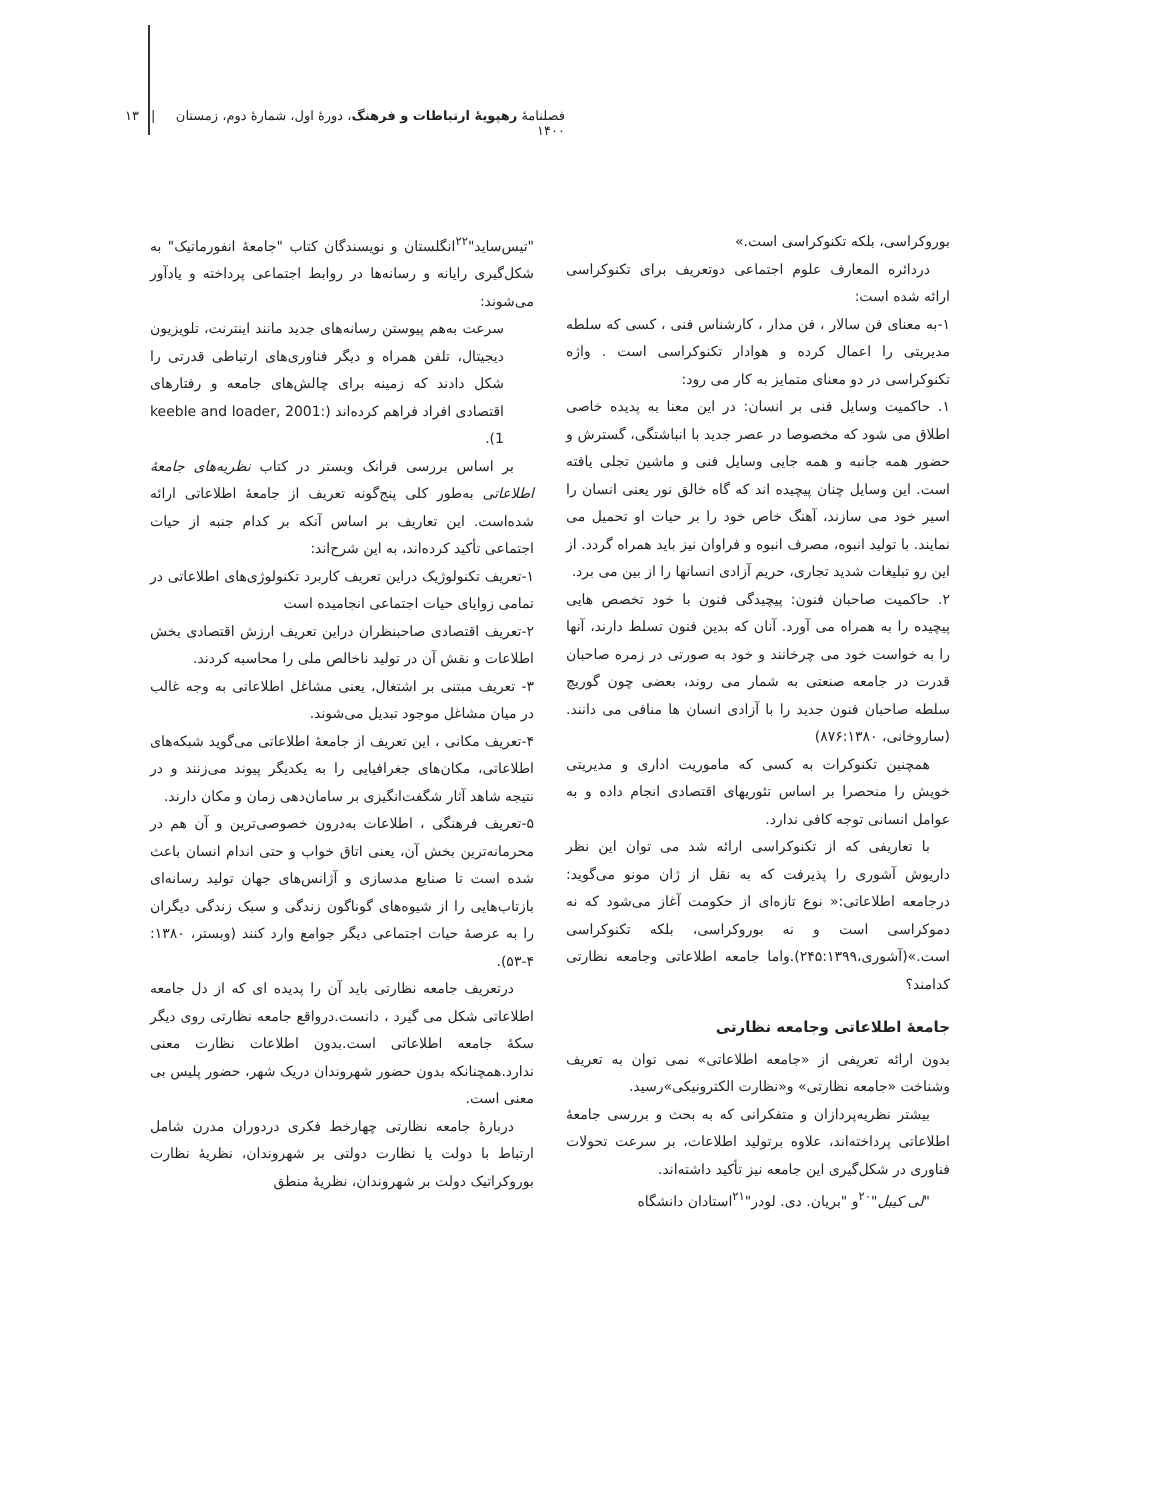فصلنامهٔ رهپویهٔ ارتباطات و فرهنگ، دورهٔ اول، شمارهٔ دوم، زمستان ۱۴۰۰ | ۱۳
بوروکراسی، بلکه تکنوکراسی است.»
دردائره المعارف علوم اجتماعی دوتعریف برای تکنوکراسی ارائه شده است:
۱-به معنای فن سالار ، فن مدار ، کارشناس فنی ، کسی که سلطه مدیریتی را اعمال کرده و هوادار تکنوکراسی است . واژه تکنوکراسی در دو معنای متمایز به کار می رود:
۱. حاکمیت وسایل فنی بر انسان: در این معنا به پدیده خاصی اطلاق می شود که مخصوصا در عصر جدید با انباشتگی، گسترش و حضور همه جانبه و همه جایی وسایل فنی و ماشین تجلی یافته است. این وسایل چنان پیچیده اند که گاه خالق نور یعنی انسان را اسیر خود می سازند، آهنگ خاص خود را بر حیات او تحمیل می نمایند. با تولید انبوه، مصرف انبوه و فراوان نیز باید همراه گردد. از این رو تبلیغات شدید تجاری، حریم آزادی انسانها را از بین می برد.
۲. حاکمیت صاحبان فنون: پیچیدگی فنون با خود تخصص هایی پیچیده را به همراه می آورد. آنان که بدین فنون تسلط دارند، آنها را به خواست خود می چرخانند و خود به صورتی در زمره صاحبان قدرت در جامعه صنعتی به شمار می روند، بعضی چون گوریچ سلطه صاحبان فنون جدید را با آزادی انسان ها منافی می دانند.(ساروخانی، ۸۷۶:۱۳۸۰)
همچنین تکنوکرات به کسی که ماموریت اداری و مدیریتی خویش را منحصرا بر اساس تئوریهای اقتصادی انجام داده و به عوامل انسانی توجه کافی ندارد.
با تعاریفی که از تکنوکراسی ارائه شد می توان این نظر داریوش آشوری را پذیرفت که به نقل از ژان مونو می‌گوید: درجامعه اطلاعاتی:« نوع تازه‌ای از حکومت آغاز می‌شود که نه دموکراسی است و نه بوروکراسی، بلکه تکنوکراسی است.»(آشوری،۲۴۵:۱۳۹۹).واما جامعه اطلاعاتی وجامعه نظارتی کدامند؟
جامعهٔ اطلاعاتی وجامعه نظارتی
بدون ارائه تعریفی از «جامعه اطلاعاتی» نمی توان به تعریف وشناخت «جامعه نظارتی» و«نظارت الکترونیکی»رسید.
بیشتر نظریه‌پردازان و متفکرانی که به بحث و بررسی جامعهٔ اطلاعاتی پرداخته‌اند، علاوه برتولید اطلاعات، بر سرعت تحولات فناوری در شکل‌گیری این جامعه نیز تأکید داشته‌اند.
"لی کیبل"<sup>۲۰</sup>و "بریان. دی. لودر"<sup>۲۱</sup>استادان دانشگاه
"تیس‌ساید"<sup>۲۲</sup>انگلستان و نویسندگان کتاب "جامعهٔ انفورماتیک" به شکل‌گیری رایانه و رسانه‌ها در روابط اجتماعی پرداخته و یادآور می‌شوند:
سرعت به‌هم پیوستن رسانه‌های جدید مانند اینترنت، تلویزیون دیجیتال، تلفن همراه و دیگر فناوری‌های ارتباطی قدرتی را شکل دادند که زمینه برای چالش‌های جامعه و رفتارهای اقتصادی افراد فراهم کرده‌اند (keeble and loader, 2001: 1).
بر اساس بررسی فرانک وبستر در کتاب نظریه‌های جامعهٔ اطلاعاتی به‌طور کلی پنج‌گونه تعریف از جامعهٔ اطلاعاتی ارائه شده‌است. این تعاریف بر اساس آنکه بر کدام جنبه از حیات اجتماعی تأکید کرده‌اند، به این شرح‌اند:
۱-تعریف تکنولوژیک دراین تعریف کاربرد تکنولوژی‌های اطلاعاتی در تمامی زوایای حیات اجتماعی انجامیده است
۲-تعریف اقتصادی صاحبنظران دراین تعریف ارزش اقتصادی بخش اطلاعات و نقش آن در تولید ناخالص ملی را محاسبه کردند.
۳- تعریف مبتنی بر اشتغال، یعنی مشاغل اطلاعاتی به وجه غالب در میان مشاغل موجود تبدیل می‌شوند.
۴-تعریف مکانی ، این تعریف از جامعهٔ اطلاعاتی می‌گوید شبکه‌های اطلاعاتی، مکان‌های جغرافیایی را به یکدیگر پیوند می‌زنند و در نتیجه شاهد آثار شگفت‌انگیزی بر سامان‌دهی زمان و مکان دارند.
۵-تعریف فرهنگی ، اطلاعات به‌درون خصوصی‌ترین و آن هم در محرمانه‌ترین بخش آن، یعنی اتاق خواب و حتی اندام انسان باعث شده است تا صنایع مدسازی و آژانس‌های جهان تولید رسانه‌ای بازتاب‌هایی را از شیوه‌های گوناگون زندگی و سبک زندگی دیگران را به عرصهٔ حیات اجتماعی دیگر جوامع وارد کنند (وبستر، ۱۳۸۰: ۴-۵۳).
درتعریف جامعه نظارتی باید آن را پدیده ای که از دل جامعه اطلاعاتی شکل می گیرد ، دانست.درواقع جامعه نظارتی روی دیگر سکهٔ جامعه اطلاعاتی است.بدون اطلاعات نظارت معنی ندارد.همچنانکه بدون حضور شهروندان دریک شهر، حضور پلیس بی معنی است.
دربارهٔ جامعه نظارتی چهارخط فکری دردوران مدرن شامل ارتباط با دولت یا نظارت دولتی بر شهروندان، نظریهٔ نظارت بوروکراتیک دولت بر شهروندان، نظریهٔ منطق